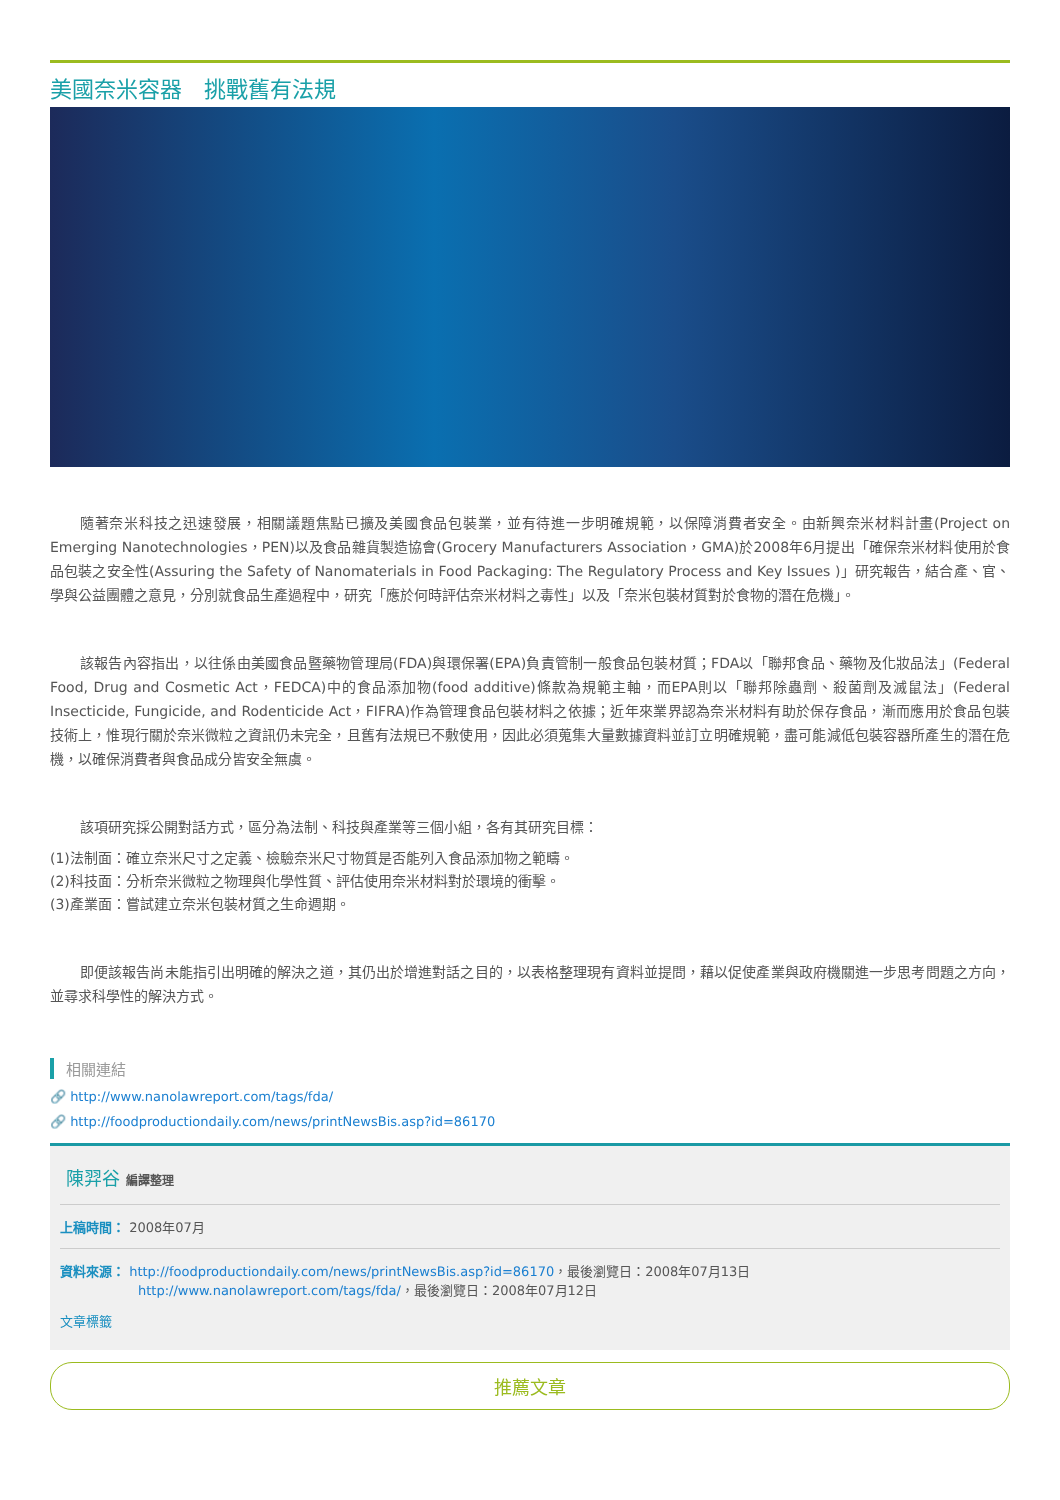美國奈米容器　挑戰舊有法規
隨著奈米科技之迅速發展，相關議題焦點已擴及美國食品包裝業，並有待進一步明確規範，以保障消費者安全。由新興奈米材料計畫(Project on Emerging Nanotechnologies，PEN)以及食品雜貨製造協會(Grocery Manufacturers Association，GMA)於2008年6月提出「確保奈米材料使用於食品包裝之安全性(Assuring the Safety of Nanomaterials in Food Packaging: The Regulatory Process and Key Issues )」研究報告，結合產、官、學與公益團體之意見，分別就食品生產過程中，研究「應於何時評估奈米材料之毒性」以及「奈米包裝材質對於食物的潛在危機」。
該報告內容指出，以往係由美國食品暨藥物管理局(FDA)與環保署(EPA)負責管制一般食品包裝材質；FDA以「聯邦食品、藥物及化妝品法」(Federal Food, Drug and Cosmetic Act，FEDCA)中的食品添加物(food additive)條款為規範主軸，而EPA則以「聯邦除蟲劑、殺菌劑及滅鼠法」(Federal Insecticide, Fungicide, and Rodenticide Act，FIFRA)作為管理食品包裝材料之依據；近年來業界認為奈米材料有助於保存食品，漸而應用於食品包裝技術上，惟現行關於奈米微粒之資訊仍未完全，且舊有法規已不敷使用，因此必須蒐集大量數據資料並訂立明確規範，盡可能減低包裝容器所產生的潛在危機，以確保消費者與食品成分皆安全無虞。
該項研究採公開對話方式，區分為法制、科技與產業等三個小組，各有其研究目標：
(1)法制面：確立奈米尺寸之定義、檢驗奈米尺寸物質是否能列入食品添加物之範疇。
(2)科技面：分析奈米微粒之物理與化學性質、評估使用奈米材料對於環境的衝擊。
(3)產業面：嘗試建立奈米包裝材質之生命週期。
即便該報告尚未能指引出明確的解決之道，其仍出於增進對話之目的，以表格整理現有資料並提問，藉以促使產業與政府機關進一步思考問題之方向，並尋求科學性的解決方式。
相關連結
🔗 http://www.nanolawreport.com/tags/fda/
🔗 http://foodproductiondaily.com/news/printNewsBis.asp?id=86170
陳羿谷 編譯整理
上稿時間： 2008年07月
資料來源： http://foodproductiondaily.com/news/printNewsBis.asp?id=86170，最後瀏覽日：2008年07月13日
http://www.nanolawreport.com/tags/fda/，最後瀏覽日：2008年07月12日
文章標籤
推薦文章